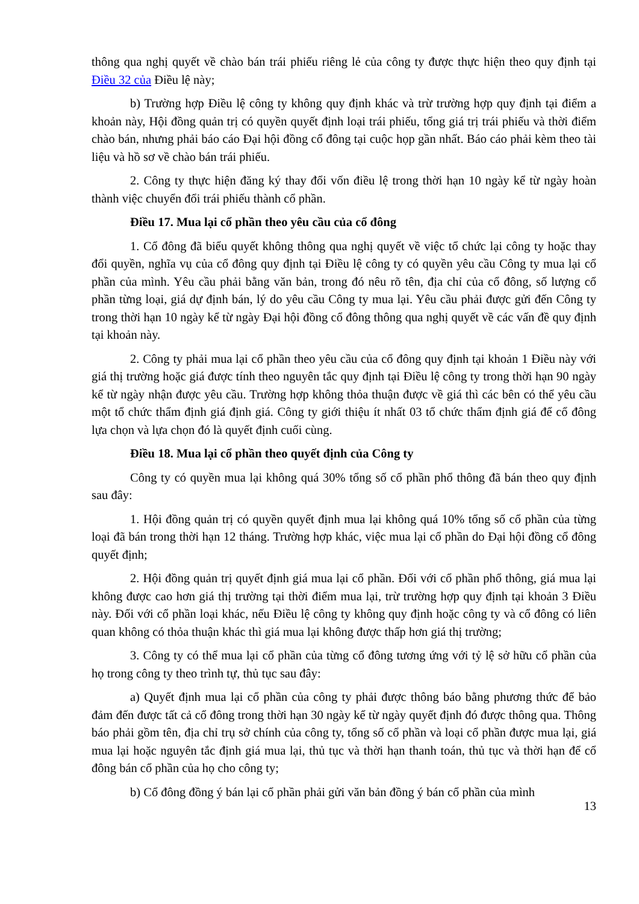thông qua nghị quyết về chào bán trái phiếu riêng lẻ của công ty được thực hiện theo quy định tại Điều 32 của Điều lệ này;
b) Trường hợp Điều lệ công ty không quy định khác và trừ trường hợp quy định tại điểm a khoản này, Hội đồng quản trị có quyền quyết định loại trái phiếu, tổng giá trị trái phiếu và thời điểm chào bán, nhưng phải báo cáo Đại hội đồng cổ đông tại cuộc họp gần nhất. Báo cáo phải kèm theo tài liệu và hồ sơ về chào bán trái phiếu.
2. Công ty thực hiện đăng ký thay đổi vốn điều lệ trong thời hạn 10 ngày kể từ ngày hoàn thành việc chuyển đổi trái phiếu thành cổ phần.
Điều 17. Mua lại cổ phần theo yêu cầu của cổ đông
1. Cổ đông đã biểu quyết không thông qua nghị quyết về việc tổ chức lại công ty hoặc thay đổi quyền, nghĩa vụ của cổ đông quy định tại Điều lệ công ty có quyền yêu cầu Công ty mua lại cổ phần của mình. Yêu cầu phải bằng văn bản, trong đó nêu rõ tên, địa chỉ của cổ đông, số lượng cổ phần từng loại, giá dự định bán, lý do yêu cầu Công ty mua lại. Yêu cầu phải được gửi đến Công ty trong thời hạn 10 ngày kể từ ngày Đại hội đồng cổ đông thông qua nghị quyết về các vấn đề quy định tại khoản này.
2. Công ty phải mua lại cổ phần theo yêu cầu của cổ đông quy định tại khoản 1 Điều này với giá thị trường hoặc giá được tính theo nguyên tắc quy định tại Điều lệ công ty trong thời hạn 90 ngày kể từ ngày nhận được yêu cầu. Trường hợp không thỏa thuận được về giá thì các bên có thể yêu cầu một tổ chức thẩm định giá định giá. Công ty giới thiệu ít nhất 03 tổ chức thẩm định giá để cổ đông lựa chọn và lựa chọn đó là quyết định cuối cùng.
Điều 18. Mua lại cổ phần theo quyết định của Công ty
Công ty có quyền mua lại không quá 30% tổng số cổ phần phổ thông đã bán theo quy định sau đây:
1. Hội đồng quản trị có quyền quyết định mua lại không quá 10% tổng số cổ phần của từng loại đã bán trong thời hạn 12 tháng. Trường hợp khác, việc mua lại cổ phần do Đại hội đồng cổ đông quyết định;
2. Hội đồng quản trị quyết định giá mua lại cổ phần. Đối với cổ phần phổ thông, giá mua lại không được cao hơn giá thị trường tại thời điểm mua lại, trừ trường hợp quy định tại khoản 3 Điều này. Đối với cổ phần loại khác, nếu Điều lệ công ty không quy định hoặc công ty và cổ đông có liên quan không có thỏa thuận khác thì giá mua lại không được thấp hơn giá thị trường;
3. Công ty có thể mua lại cổ phần của từng cổ đông tương ứng với tỷ lệ sở hữu cổ phần của họ trong công ty theo trình tự, thủ tục sau đây:
a) Quyết định mua lại cổ phần của công ty phải được thông báo bằng phương thức để bảo đảm đến được tất cả cổ đông trong thời hạn 30 ngày kể từ ngày quyết định đó được thông qua. Thông báo phải gồm tên, địa chỉ trụ sở chính của công ty, tổng số cổ phần và loại cổ phần được mua lại, giá mua lại hoặc nguyên tắc định giá mua lại, thủ tục và thời hạn thanh toán, thủ tục và thời hạn để cổ đông bán cổ phần của họ cho công ty;
b) Cổ đông đồng ý bán lại cổ phần phải gửi văn bản đồng ý bán cổ phần của mình
13